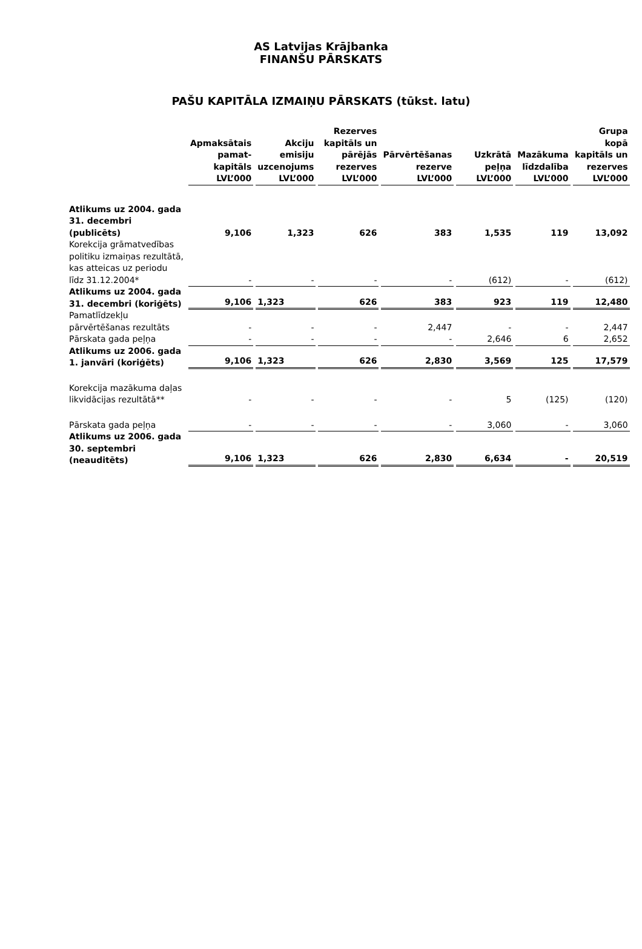AS Latvijas Krājbanka
FINANŠU PĀRSKATS
PAŠU KAPITĀLA IZMAIŅU PĀRSKATS (tūkst. latu)
| | Apmaksātais pamat-kapitāls LVL’000 | Akciju emisiju uzcenojums LVL’000 | Rezerves kapitāls un pārējās rezerves LVL’000 | Pārvērtēšanas rezerve LVL’000 | Uzkrātā peļņa LVL’000 | Mazākuma līdzdalība LVL’000 | Grupa kopā kapitāls un rezerves LVL’000 |
| Atlikums uz 2004. gada 31. decembri (publicēts) | 9,106 | 1,323 | 626 | 383 | 1,535 | 119 | 13,092 |
| Korekcija grāmatvedības politiku izmaiņas rezultātā, kas atteicas uz periodu līdz 31.12.2004* | - | - | - | - | (612) | - | (612) |
| Atlikums uz 2004. gada 31. decembri (koriģēts) | 9,106 | 1,323 | 626 | 383 | 923 | 119 | 12,480 |
| Pamatlīdzekļu pārvērtēšanas rezultāts | - | - | - | 2,447 | - | - | 2,447 |
| Pārskata gada peļņa | - | - | - | - | 2,646 | 6 | 2,652 |
| Atlikums uz 2006. gada 1. janvāri (koriģēts) | 9,106 | 1,323 | 626 | 2,830 | 3,569 | 125 | 17,579 |
| Korekcija mazākuma daļas likvidācijas rezultātā** | - | - | - | - | 5 | (125) | (120) |
| Pārskata gada peļņa | - | - | - | - | 3,060 | - | 3,060 |
| Atlikums uz 2006. gada 30. septembri (neauditēts) | 9,106 | 1,323 | 626 | 2,830 | 6,634 | - | 20,519 |